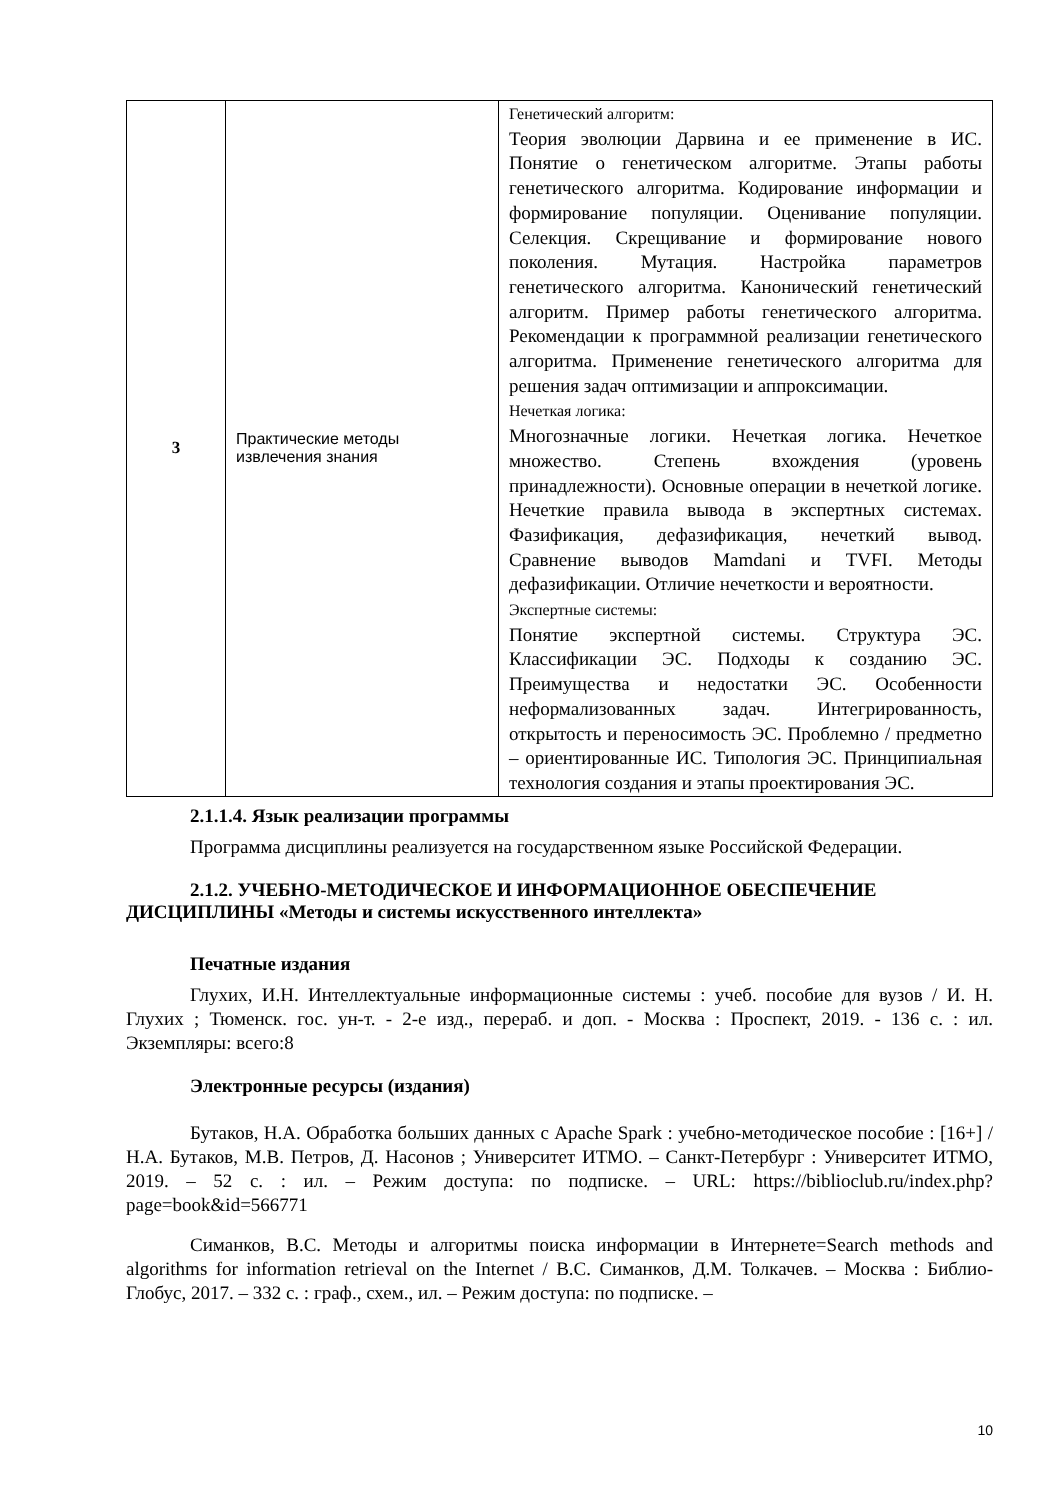| 3 | Практические методы извлечения знания | Генетический алгоритм: Теория эволюции Дарвина и ее применение в ИС. Понятие о генетическом алгоритме. Этапы работы генетического алгоритма. Кодирование информации и формирование популяции. Оценивание популяции. Селекция. Скрещивание и формирование нового поколения. Мутация. Настройка параметров генетического алгоритма. Канонический генетический алгоритм. Пример работы генетического алгоритма. Рекомендации к программной реализации генетического алгоритма. Применение генетического алгоритма для решения задач оптимизации и аппроксимации. Нечеткая логика: Многозначные логики. Нечеткая логика. Нечеткое множество. Степень вхождения (уровень принадлежности). Основные операции в нечеткой логике. Нечеткие правила вывода в экспертных системах. Фазификация, дефазификация, нечеткий вывод. Сравнение выводов Mamdani и TVFI. Методы дефазификации. Отличие нечеткости и вероятности. Экспертные системы: Понятие экспертной системы. Структура ЭС. Классификации ЭС. Подходы к созданию ЭС. Преимущества и недостатки ЭС. Особенности неформализованных задач. Интегрированность, открытость и переносимость ЭС. Проблемно / предметно – ориентированные ИС. Типология ЭС. Принципиальная технология создания и этапы проектирования ЭС. |
2.1.1.4. Язык реализации программы
Программа дисциплины реализуется на государственном языке Российской Федерации.
2.1.2. УЧЕБНО-МЕТОДИЧЕСКОЕ И ИНФОРМАЦИОННОЕ ОБЕСПЕЧЕНИЕ ДИСЦИПЛИНЫ «Методы и системы искусственного интеллекта»
Печатные издания
Глухих, И.Н. Интеллектуальные информационные системы : учеб. пособие для вузов / И. Н. Глухих ; Тюменск. гос. ун-т. - 2-е изд., перераб. и доп. - Москва : Проспект, 2019. - 136 с. : ил. Экземпляры: всего:8
Электронные ресурсы (издания)
Бутаков, Н.А. Обработка больших данных с Apache Spark : учебно-методическое пособие : [16+] / Н.А. Бутаков, М.В. Петров, Д. Насонов ; Университет ИТМО. – Санкт-Петербург : Университет ИТМО, 2019. – 52 с. : ил. – Режим доступа: по подписке. – URL: https://biblioclub.ru/index.php?page=book&id=566771
Симанков, В.С. Методы и алгоритмы поиска информации в Интернете=Search methods and algorithms for information retrieval on the Internet / В.С. Симанков, Д.М. Толкачев. – Москва : Библио-Глобус, 2017. – 332 с. : граф., схем., ил. – Режим доступа: по подписке. –
10